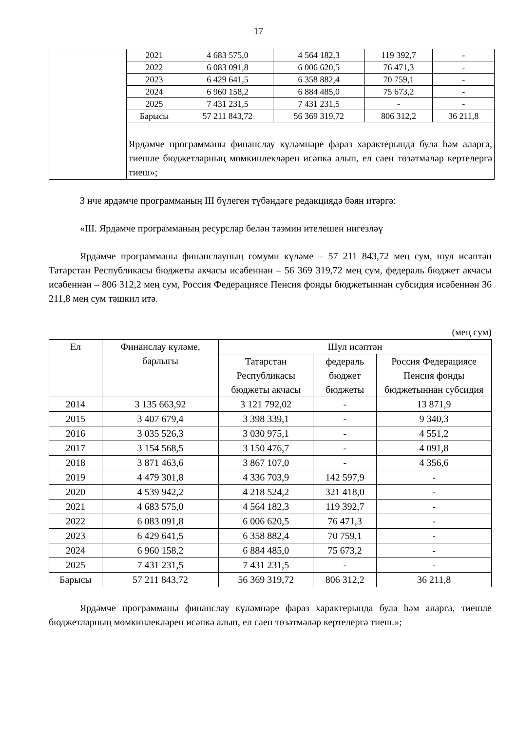17
| | 2021 | 4 683 575,0 | 4 564 182,3 | 119 392,7 | - |
| | 2022 | 6 083 091,8 | 6 006 620,5 | 76 471,3 | - |
| | 2023 | 6 429 641,5 | 6 358 882,4 | 70 759,1 | - |
| | 2024 | 6 960 158,2 | 6 884 485,0 | 75 673,2 | - |
| | 2025 | 7 431 231,5 | 7 431 231,5 | - | - |
| | Барысы | 57 211 843,72 | 56 369 319,72 | 806 312,2 | 36 211,8 |
| | Ярдәмче программаны финанслау күләмнәре фараз характерында була һәм аларга, тиешле бюджетларның мөмкинлекләрен исәпкә алып, ел саен төзәтмәләр кертелергә тиеш»; | | | | |
3 нче ярдәмче программаның III бүлеген түбәндәге редакциядә бәян итәргә:
«III. Ярдәмче программаның ресурслар белән тәэмин ителешен нигезләү
Ярдәмче программаны финанслауның гомуми күләме – 57 211 843,72 мең сум, шул исәптән Татарстан Республикасы бюджеты акчасы исәбеннән – 56 369 319,72 мең сум, федераль бюджет акчасы исәбеннән – 806 312,2 мең сум, Россия Федерациясе Пенсия фонды бюджетыннан субсидия исәбеннән 36 211,8 мең сум тәшкил итә.
(мең сум)
| Ел | Финанслау күләме, барлыгы | Шул исәптән | | |
| --- | --- | --- | --- | --- |
| | | Татарстан Республикасы бюджеты акчасы | федераль бюджет бюджеты | Россия Федерациясе Пенсия фонды бюджетыннан субсидия |
| 2014 | 3 135 663,92 | 3 121 792,02 | - | 13 871,9 |
| 2015 | 3 407 679,4 | 3 398 339,1 | - | 9 340,3 |
| 2016 | 3 035 526,3 | 3 030 975,1 | - | 4 551,2 |
| 2017 | 3 154 568,5 | 3 150 476,7 | - | 4 091,8 |
| 2018 | 3 871 463,6 | 3 867 107,0 | - | 4 356,6 |
| 2019 | 4 479 301,8 | 4 336 703,9 | 142 597,9 | - |
| 2020 | 4 539 942,2 | 4 218 524,2 | 321 418,0 | - |
| 2021 | 4 683 575,0 | 4 564 182,3 | 119 392,7 | - |
| 2022 | 6 083 091,8 | 6 006 620,5 | 76 471,3 | - |
| 2023 | 6 429 641,5 | 6 358 882,4 | 70 759,1 | - |
| 2024 | 6 960 158,2 | 6 884 485,0 | 75 673,2 | - |
| 2025 | 7 431 231,5 | 7 431 231,5 | - | - |
| Барысы | 57 211 843,72 | 56 369 319,72 | 806 312,2 | 36 211,8 |
Ярдәмче программаны финанслау күләмнәре фараз характерында була һәм аларга, тиешле бюджетларның мөмкинлекләрен исәпкә алып, ел саен төзәтмәләр кертелергә тиеш.»;